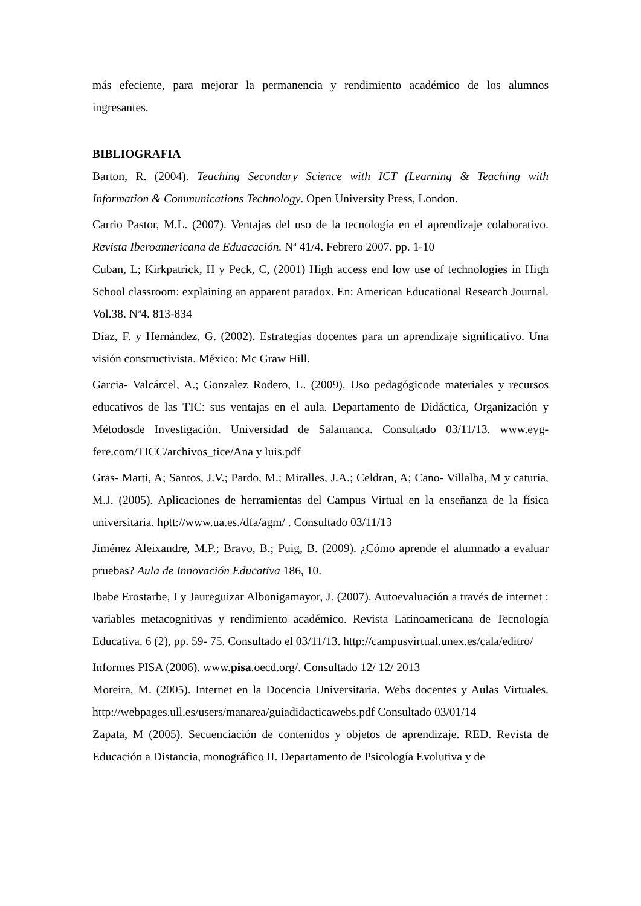más efeciente, para mejorar la permanencia y rendimiento académico de los alumnos ingresantes.
BIBLIOGRAFIA
Barton, R. (2004). Teaching Secondary Science with ICT (Learning & Teaching with Information & Communications Technology. Open University Press, London.
Carrio Pastor, M.L. (2007). Ventajas del uso de la tecnología en el aprendizaje colaborativo. Revista Iberoamericana de Eduacación. Nª 41/4. Febrero 2007. pp. 1-10
Cuban, L; Kirkpatrick, H y Peck, C, (2001) High access end low use of technologies in High School classroom: explaining an apparent paradox. En: American Educational Research Journal. Vol.38. Nª4. 813-834
Díaz, F. y Hernández, G. (2002). Estrategias docentes para un aprendizaje significativo. Una visión constructivista. México: Mc Graw Hill.
Garcia- Valcárcel, A.; Gonzalez Rodero, L. (2009). Uso pedagógicode materiales y recursos educativos de las TIC: sus ventajas en el aula. Departamento de Didáctica, Organización y Métodosde Investigación. Universidad de Salamanca. Consultado 03/11/13. www.eyg-fere.com/TICC/archivos_tice/Ana y luis.pdf
Gras- Marti, A; Santos, J.V.; Pardo, M.; Miralles, J.A.; Celdran, A; Cano- Villalba, M y caturia, M.J. (2005). Aplicaciones de herramientas del Campus Virtual en la enseñanza de la física universitaria. hptt://www.ua.es./dfa/agm/ . Consultado 03/11/13
Jiménez Aleixandre, M.P.; Bravo, B.; Puig, B. (2009). ¿Cómo aprende el alumnado a evaluar pruebas? Aula de Innovación Educativa 186, 10.
Ibabe Erostarbe, I y Jaureguizar Albonigamayor, J. (2007). Autoevaluación a través de internet : variables metacognitivas y rendimiento académico. Revista Latinoamericana de Tecnología Educativa. 6 (2), pp. 59- 75. Consultado el 03/11/13. http://campusvirtual.unex.es/cala/editro/
Informes PISA (2006). www.pisa.oecd.org/. Consultado 12/ 12/ 2013
Moreira, M. (2005). Internet en la Docencia Universitaria. Webs docentes y Aulas Virtuales. http://webpages.ull.es/users/manarea/guiadidacticawebs.pdf Consultado 03/01/14
Zapata, M (2005). Secuenciación de contenidos y objetos de aprendizaje. RED. Revista de Educación a Distancia, monográfico II. Departamento de Psicología Evolutiva y de